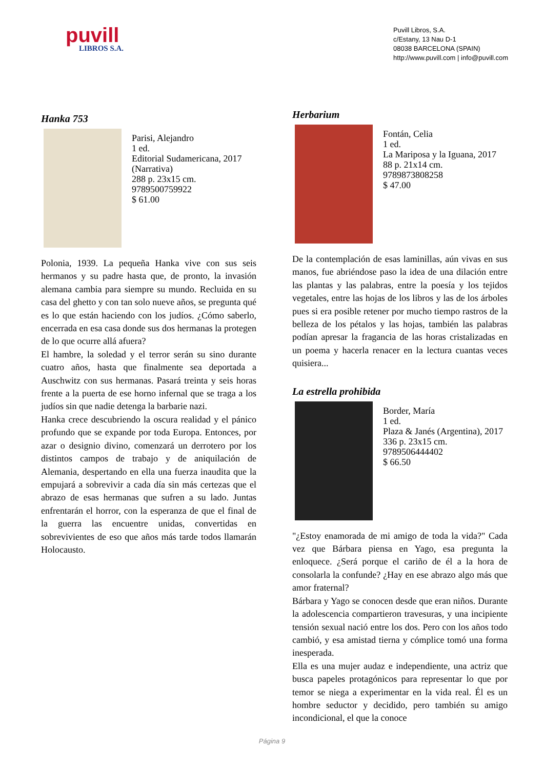puvill
LIBROS S.A.
Puvill Libros, S.A.
c/Estany, 13 Nau D-1
08038 BARCELONA (SPAIN)
http://www.puvill.com | info@puvill.com
Hanka 753
Parisi, Alejandro
1 ed.
Editorial Sudamericana, 2017
(Narrativa)
288 p. 23x15 cm.
9789500759922
$ 61.00
Polonia, 1939. La pequeña Hanka vive con sus seis hermanos y su padre hasta que, de pronto, la invasión alemana cambia para siempre su mundo. Recluida en su casa del ghetto y con tan solo nueve años, se pregunta qué es lo que están haciendo con los judíos. ¿Cómo saberlo, encerrada en esa casa donde sus dos hermanas la protegen de lo que ocurre allá afuera?
El hambre, la soledad y el terror serán su sino durante cuatro años, hasta que finalmente sea deportada a Auschwitz con sus hermanas. Pasará treinta y seis horas frente a la puerta de ese horno infernal que se traga a los judíos sin que nadie detenga la barbarie nazi.
Hanka crece descubriendo la oscura realidad y el pánico profundo que se expande por toda Europa. Entonces, por azar o designio divino, comenzará un derrotero por los distintos campos de trabajo y de aniquilación de Alemania, despertando en ella una fuerza inaudita que la empujará a sobrevivir a cada día sin más certezas que el abrazo de esas hermanas que sufren a su lado. Juntas enfrentarán el horror, con la esperanza de que el final de la guerra las encuentre unidas, convertidas en sobrevivientes de eso que años más tarde todos llamarán Holocausto.
Herbarium
Fontán, Celia
1 ed.
La Mariposa y la Iguana, 2017
88 p. 21x14 cm.
9789873808258
$ 47.00
De la contemplación de esas laminillas, aún vivas en sus manos, fue abriéndose paso la idea de una dilación entre las plantas y las palabras, entre la poesía y los tejidos vegetales, entre las hojas de los libros y las de los árboles pues si era posible retener por mucho tiempo rastros de la belleza de los pétalos y las hojas, también las palabras podían apresar la fragancia de las horas cristalizadas en un poema y hacerla renacer en la lectura cuantas veces quisiera...
La estrella prohibida
Border, María
1 ed.
Plaza & Janés (Argentina), 2017
336 p. 23x15 cm.
9789506444402
$ 66.50
"¿Estoy enamorada de mi amigo de toda la vida?" Cada vez que Bárbara piensa en Yago, esa pregunta la enloquece. ¿Será porque el cariño de él a la hora de consolarla la confunde? ¿Hay en ese abrazo algo más que amor fraternal?
Bárbara y Yago se conocen desde que eran niños. Durante la adolescencia compartieron travesuras, y una incipiente tensión sexual nació entre los dos. Pero con los años todo cambió, y esa amistad tierna y cómplice tomó una forma inesperada.
Ella es una mujer audaz e independiente, una actriz que busca papeles protagónicos para representar lo que por temor se niega a experimentar en la vida real. Él es un hombre seductor y decidido, pero también su amigo incondicional, el que la conoce
Página 9